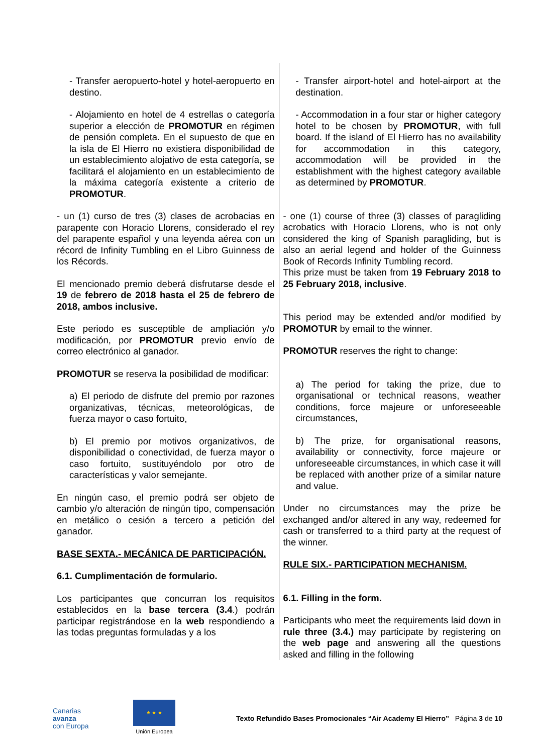| - Transfer aeropuerto-hotel y hotel-aeropuerto en destino. - Alojamiento en hotel de 4 estrellas o categoría superior a elección de PROMOTUR en régimen de pensión completa. En el supuesto de que en la isla de El Hierro no existiera disponibilidad de un establecimiento alojativo de esta categoría, se facilitará el alojamiento en un establecimiento de la máxima categoría existente a criterio de PROMOTUR . - un (1) curso de tres (3) clases de acrobacias en parapente con Horacio Llorens, considerado el rey del parapente español y una leyenda aérea con un récord de Infinity Tumbling en el Libro Guinness de los Récords. El mencionado premio deberá disfrutarse desde el 19 de febrero de 2018 hasta el 25 de febrero de 2018, ambos inclusive. Este periodo es susceptible de ampliación y/o modificación, por PROMOTUR previo envío de correo electrónico al ganador. PROMOTUR se reserva la posibilidad de modificar: a) El periodo de disfrute del premio por razones organizativas, técnicas, meteorológicas, de fuerza mayor o caso fortuito, b) El premio por motivos organizativos, de disponibilidad o conectividad, de fuerza mayor o caso fortuito, sustituyéndolo por otro de características y valor semejante. En ningún caso, el premio podrá ser objeto de cambio y/o alteración de ningún tipo, compensación en metálico o cesión a tercero a petición del ganador. BASE SEXTA.- MECÁNICA DE PARTICIPACIÓN. 6.1. Cumplimentación de formulario. Los participantes que concurran los requisitos establecidos en la base tercera (3.4 .) podrán participar registrándose en la web respondiendo a las todas preguntas formuladas y a los | - Transfer airport-hotel and hotel-airport at the destination. - Accommodation in a four star or higher category hotel to be chosen by PROMOTUR , with full board. If the island of El Hierro has no availability for accommodation in this category, accommodation will be provided in the establishment with the highest category available as determined by PROMOTUR . - one (1) course of three (3) classes of paragliding acrobatics with Horacio Llorens, who is not only considered the king of Spanish paragliding, but is also an aerial legend and holder of the Guinness Book of Records Infinity Tumbling record. This prize must be taken from 19 February 2018 to 25 February 2018, inclusive . This period may be extended and/or modified by PROMOTUR by email to the winner. PROMOTUR reserves the right to change: a) The period for taking the prize, due to organisational or technical reasons, weather conditions, force majeure or unforeseeable circumstances, b) The prize, for organisational reasons, availability or connectivity, force majeure or unforeseeable circumstances, in which case it will be replaced with another prize of a similar nature and value. Under no circumstances may the prize be exchanged and/or altered in any way, redeemed for cash or transferred to a third party at the request of the winner. RULE SIX.- PARTICIPATION MECHANISM. 6.1. Filling in the form. Participants who meet the requirements laid down in rule three (3.4.) may participate by registering on the web page and answering all the questions asked and filling in the following |
Canarias
avanza
con Europa
★ ★ ★
Unión Europea
Texto Refundido Bases Promocionales “Air Academy El Hierro” Página 3 de 10